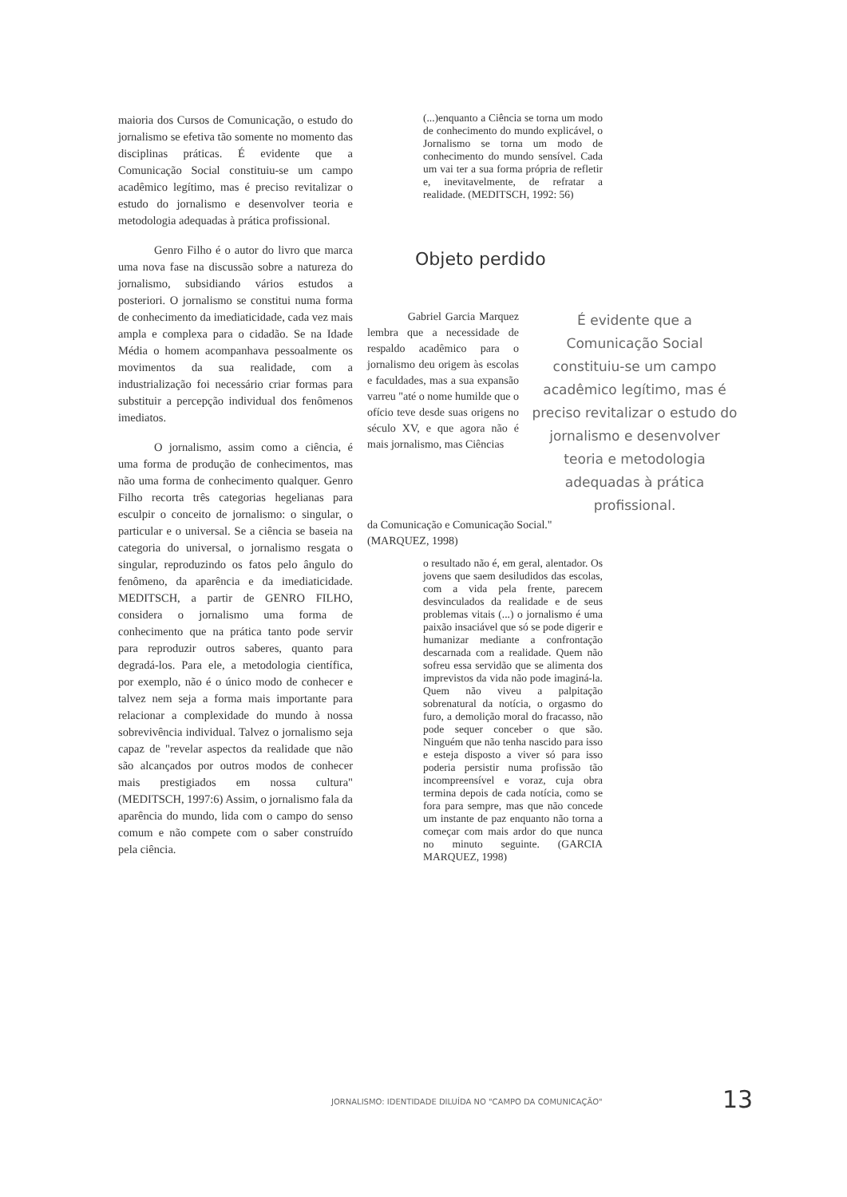maioria dos Cursos de Comunicação, o estudo do jornalismo se efetiva tão somente no momento das disciplinas práticas. É evidente que a Comunicação Social constituiu-se um campo acadêmico legítimo, mas é preciso revitalizar o estudo do jornalismo e desenvolver teoria e metodologia adequadas à prática profissional.
Genro Filho é o autor do livro que marca uma nova fase na discussão sobre a natureza do jornalismo, subsidiando vários estudos a posteriori. O jornalismo se constitui numa forma de conhecimento da imediaticidade, cada vez mais ampla e complexa para o cidadão. Se na Idade Média o homem acompanhava pessoalmente os movimentos da sua realidade, com a industrialização foi necessário criar formas para substituir a percepção individual dos fenômenos imediatos.
O jornalismo, assim como a ciência, é uma forma de produção de conhecimentos, mas não uma forma de conhecimento qualquer. Genro Filho recorta três categorias hegelianas para esculpir o conceito de jornalismo: o singular, o particular e o universal. Se a ciência se baseia na categoria do universal, o jornalismo resgata o singular, reproduzindo os fatos pelo ângulo do fenômeno, da aparência e da imediaticidade. MEDITSCH, a partir de GENRO FILHO, considera o jornalismo uma forma de conhecimento que na prática tanto pode servir para reproduzir outros saberes, quanto para degradá-los. Para ele, a metodologia científica, por exemplo, não é o único modo de conhecer e talvez nem seja a forma mais importante para relacionar a complexidade do mundo à nossa sobrevivência individual. Talvez o jornalismo seja capaz de "revelar aspectos da realidade que não são alcançados por outros modos de conhecer mais prestigiados em nossa cultura" (MEDITSCH, 1997:6) Assim, o jornalismo fala da aparência do mundo, lida com o campo do senso comum e não compete com o saber construído pela ciência.
(...)enquanto a Ciência se torna um modo de conhecimento do mundo explicável, o Jornalismo se torna um modo de conhecimento do mundo sensível. Cada um vai ter a sua forma própria de refletir e, inevitavelmente, de refratar a realidade. (MEDITSCH, 1992: 56)
Objeto perdido
Gabriel Garcia Marquez lembra que a necessidade de respaldo acadêmico para o jornalismo deu origem às escolas e faculdades, mas a sua expansão varreu "até o nome humilde que o ofício teve desde suas origens no século XV, e que agora não é mais jornalismo, mas Ciências
É evidente que a Comunicação Social constituiu-se um campo acadêmico legítimo, mas é preciso revitalizar o estudo do jornalismo e desenvolver teoria e metodologia adequadas à prática profissional.
da Comunicação e Comunicação Social."
(MARQUEZ, 1998)
o resultado não é, em geral, alentador. Os jovens que saem desiludidos das escolas, com a vida pela frente, parecem desvinculados da realidade e de seus problemas vitais (...) o jornalismo é uma paixão insaciável que só se pode digerir e humanizar mediante a confrontação descarnada com a realidade. Quem não sofreu essa servidão que se alimenta dos imprevistos da vida não pode imaginá-la. Quem não viveu a palpitação sobrenatural da notícia, o orgasmo do furo, a demolição moral do fracasso, não pode sequer conceber o que são. Ninguém que não tenha nascido para isso e esteja disposto a viver só para isso poderia persistir numa profissão tão incompreensível e voraz, cuja obra termina depois de cada notícia, como se fora para sempre, mas que não concede um instante de paz enquanto não torna a começar com mais ardor do que nunca no minuto seguinte. (GARCIA MARQUEZ, 1998)
JORNALISMO: IDENTIDADE DILUÍDA NO "CAMPO DA COMUNICAÇÃO"
13